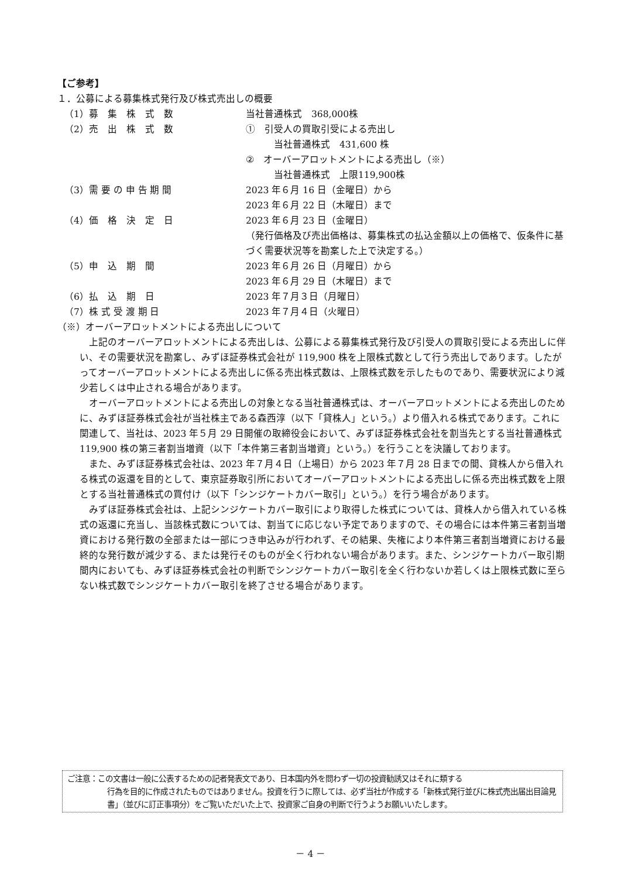【ご参考】
１．公募による募集株式発行及び株式売出しの概要
| （1）募 集 株 式 数 | 当社普通株式 368,000株 |
| （2）売 出 株 式 数 | ① 引受人の買取引受による売出し 当社普通株式 431,600 株 ② オーバーアロットメントによる売出し（※） 当社普通株式 上限119,900株 |
| （3）需 要 の 申 告 期 間 | 2023 年６月 16 日（金曜日）から 2023 年６月 22 日（木曜日）まで |
| （4）価 格 決 定 日 | 2023 年６月 23 日（金曜日） （発行価格及び売出価格は、募集株式の払込金額以上の価格で、仮条件に基づく需要状況等を勘案した上で決定する。） |
| （5）申 込 期 間 | 2023 年６月 26 日（月曜日）から 2023 年６月 29 日（木曜日）まで |
| （6）払 込 期 日 | 2023 年７月３日（月曜日） |
| （7）株 式 受 渡 期 日 | 2023 年７月４日（火曜日） |
（※）オーバーアロットメントによる売出しについて
上記のオーバーアロットメントによる売出しは、公募による募集株式発行及び引受人の買取引受による売出しに伴い、その需要状況を勘案し、みずほ証券株式会社が 119,900 株を上限株式数として行う売出しであります。したがってオーバーアロットメントによる売出しに係る売出株式数は、上限株式数を示したものであり、需要状況により減少若しくは中止される場合があります。
オーバーアロットメントによる売出しの対象となる当社普通株式は、オーバーアロットメントによる売出しのために、みずほ証券株式会社が当社株主である森西淳（以下「貸株人」という。）より借入れる株式であります。これに関連して、当社は、2023 年５月 29 日開催の取締役会において、みずほ証券株式会社を割当先とする当社普通株式 119,900 株の第三者割当増資（以下「本件第三者割当増資」という。）を行うことを決議しております。
また、みずほ証券株式会社は、2023 年７月４日（上場日）から 2023 年７月 28 日までの間、貸株人から借入れる株式の返還を目的として、東京証券取引所においてオーバーアロットメントによる売出しに係る売出株式数を上限とする当社普通株式の買付け（以下「シンジケートカバー取引」という。）を行う場合があります。
みずほ証券株式会社は、上記シンジケートカバー取引により取得した株式については、貸株人から借入れている株式の返還に充当し、当該株式数については、割当てに応じない予定でありますので、その場合には本件第三者割当増資における発行数の全部または一部につき申込みが行われず、その結果、失権により本件第三者割当増資における最終的な発行数が減少する、または発行そのものが全く行われない場合があります。また、シンジケートカバー取引期間内においても、みずほ証券株式会社の判断でシンジケートカバー取引を全く行わないか若しくは上限株式数に至らない株式数でシンジケートカバー取引を終了させる場合があります。
ご注意：この文書は一般に公表するための記者発表文であり、日本国内外を問わず一切の投資勧誘又はそれに類する
行為を目的に作成されたものではありません。投資を行うに際しては、必ず当社が作成する「新株式発行並びに株式売出届出目論見書」（並びに訂正事項分）をご覧いただいた上で、投資家ご自身の判断で行うようお願いいたします。
－ 4 －